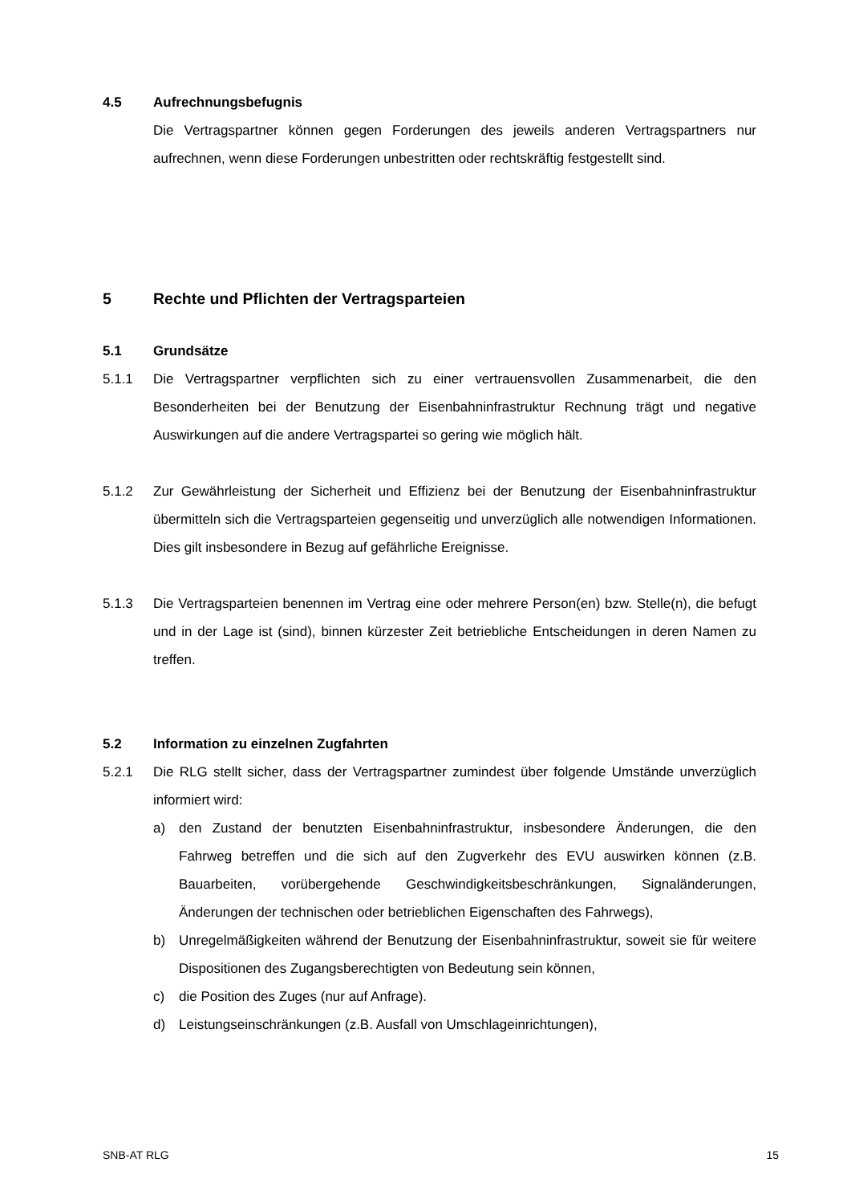4.5 Aufrechnungsbefugnis
Die Vertragspartner können gegen Forderungen des jeweils anderen Vertragspartners nur aufrechnen, wenn diese Forderungen unbestritten oder rechtskräftig festgestellt sind.
5 Rechte und Pflichten der Vertragsparteien
5.1 Grundsätze
5.1.1 Die Vertragspartner verpflichten sich zu einer vertrauensvollen Zusammenarbeit, die den Besonderheiten bei der Benutzung der Eisenbahninfrastruktur Rechnung trägt und negative Auswirkungen auf die andere Vertragspartei so gering wie möglich hält.
5.1.2 Zur Gewährleistung der Sicherheit und Effizienz bei der Benutzung der Eisenbahninf­rastruktur übermitteln sich die Vertragsparteien gegenseitig und unverzüglich alle notwendigen Informationen. Dies gilt insbesondere in Bezug auf gefährliche Ereignis­se.
5.1.3 Die Vertragsparteien benennen im Vertrag eine oder mehrere Person(en) bzw. Stel­le(n), die befugt und in der Lage ist (sind), binnen kürzester Zeit betriebliche Entschei­dungen in deren Namen zu treffen.
5.2 Information zu einzelnen Zugfahrten
5.2.1 Die RLG stellt sicher, dass der Vertragspartner zumindest über folgende Umstände unverzüglich informiert wird:
a) den Zustand der benutzten Eisenbahninfrastruktur, insbesondere Änderungen, die den Fahrweg betreffen und die sich auf den Zugverkehr des EVU auswirken kön­nen (z.B. Bauarbeiten, vorübergehende Geschwindigkeitsbeschränkungen, Sig­naländerungen, Änderungen der technischen oder betrieblichen Eigenschaften des Fahrwegs),
b) Unregelmäßigkeiten während der Benutzung der Eisenbahninfrastruktur, soweit sie für weitere Dispositionen des Zugangsberechtigten von Bedeutung sein kön­nen,
c) die Position des Zuges (nur auf Anfrage).
d) Leistungseinschränkungen (z.B. Ausfall von Umschlageinrichtungen),
SNB-AT RLG 15